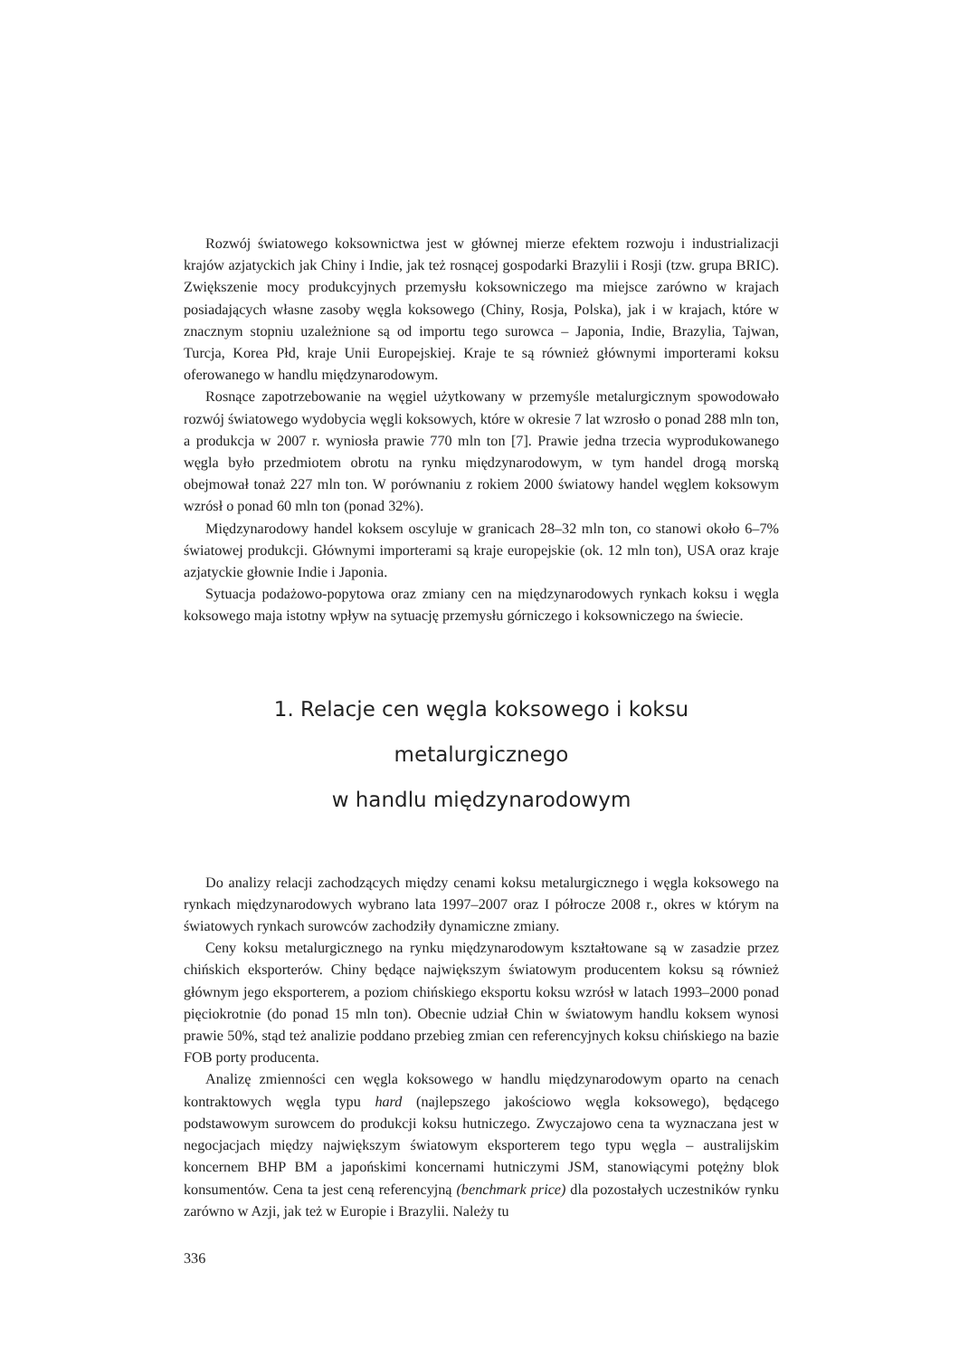Rozwój światowego koksownictwa jest w głównej mierze efektem rozwoju i industrializacji krajów azjatyckich jak Chiny i Indie, jak też rosnącej gospodarki Brazylii i Rosji (tzw. grupa BRIC). Zwiększenie mocy produkcyjnych przemysłu koksowniczego ma miejsce zarówno w krajach posiadających własne zasoby węgla koksowego (Chiny, Rosja, Polska), jak i w krajach, które w znacznym stopniu uzależnione są od importu tego surowca – Japonia, Indie, Brazylia, Tajwan, Turcja, Korea Płd, kraje Unii Europejskiej. Kraje te są również głównymi importerami koksu oferowanego w handlu międzynarodowym.
Rosnące zapotrzebowanie na węgiel użytkowany w przemyśle metalurgicznym spowodowało rozwój światowego wydobycia węgli koksowych, które w okresie 7 lat wzrosło o ponad 288 mln ton, a produkcja w 2007 r. wyniosła prawie 770 mln ton [7]. Prawie jedna trzecia wyprodukowanego węgla było przedmiotem obrotu na rynku międzynarodowym, w tym handel drogą morską obejmował tonaż 227 mln ton. W porównaniu z rokiem 2000 światowy handel węglem koksowym wzrósł o ponad 60 mln ton (ponad 32%).
Międzynarodowy handel koksem oscyluje w granicach 28–32 mln ton, co stanowi około 6–7% światowej produkcji. Głównymi importerami są kraje europejskie (ok. 12 mln ton), USA oraz kraje azjatyckie głownie Indie i Japonia.
Sytuacja podażowo-popytowa oraz zmiany cen na międzynarodowych rynkach koksu i węgla koksowego maja istotny wpływ na sytuację przemysłu górniczego i koksowniczego na świecie.
1. Relacje cen węgla koksowego i koksu metalurgicznego
w handlu międzynarodowym
Do analizy relacji zachodzących między cenami koksu metalurgicznego i węgla koksowego na rynkach międzynarodowych wybrano lata 1997–2007 oraz I półrocze 2008 r., okres w którym na światowych rynkach surowców zachodziły dynamiczne zmiany.
Ceny koksu metalurgicznego na rynku międzynarodowym kształtowane są w zasadzie przez chińskich eksporterów. Chiny będące największym światowym producentem koksu są również głównym jego eksporterem, a poziom chińskiego eksportu koksu wzrósł w latach 1993–2000 ponad pięciokrotnie (do ponad 15 mln ton). Obecnie udział Chin w światowym handlu koksem wynosi prawie 50%, stąd też analizie poddano przebieg zmian cen referencyjnych koksu chińskiego na bazie FOB porty producenta.
Analizę zmienności cen węgla koksowego w handlu międzynarodowym oparto na cenach kontraktowych węgla typu hard (najlepszego jakościowo węgla koksowego), będącego podstawowym surowcem do produkcji koksu hutniczego. Zwyczajowo cena ta wyznaczana jest w negocjacjach między największym światowym eksporterem tego typu węgla – australijskim koncernem BHP BM a japońskimi koncernami hutniczymi JSM, stanowiącymi potężny blok konsumentów. Cena ta jest ceną referencyjną (benchmark price) dla pozostałych uczestników rynku zarówno w Azji, jak też w Europie i Brazylii. Należy tu
336